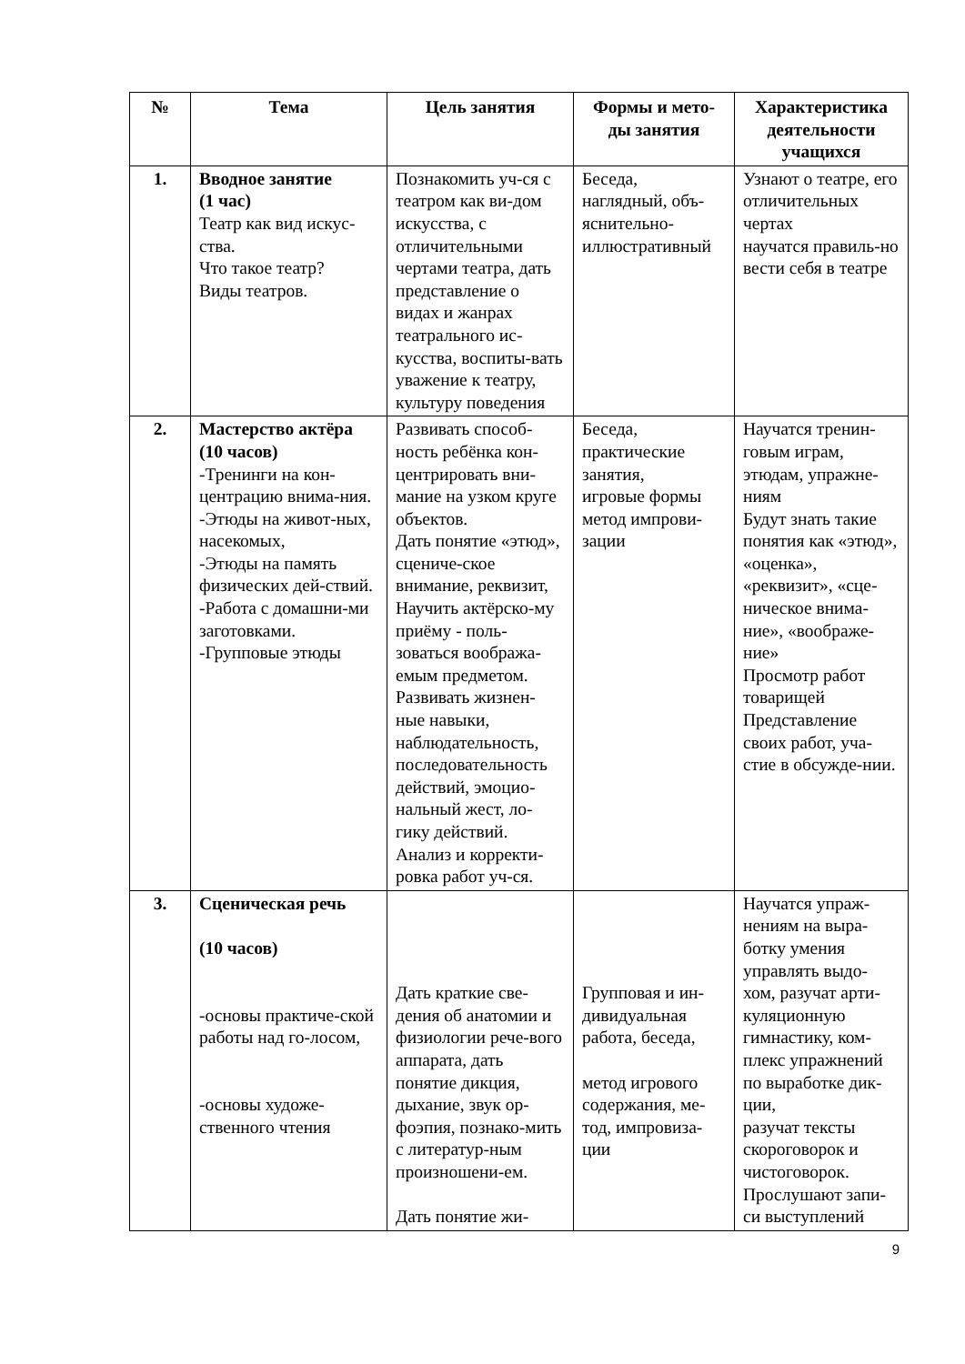| № | Тема | Цель занятия | Формы и мето-ды занятия | Характеристика деятельности учащихся |
| --- | --- | --- | --- | --- |
| 1. | Вводное занятие (1 час) Театр как вид искус-ства. Что такое театр? Виды театров. | Познакомить уч-ся с театром как ви-дом искусства, с отличительными чертами театра, дать представление о видах и жанрах театрального ис-кусства, воспиты-вать уважение к театру, культуру поведения | Беседа, наглядный, объ-яснительно-иллюстративный | Узнают о театре, его отличительных чертах научатся правиль-но вести себя в театре |
| 2. | Мастерство актёра (10 часов) -Тренинги на кон-центрацию внима-ния. -Этюды на живот-ных, насекомых, -Этюды на память физических дей-ствий. -Работа с домашни-ми заготовками. -Групповые этюды | Развивать способ-ность ребёнка кон-центрировать вни-мание на узком круге объектов. Дать понятие «этюд», сцениче-ское внимание, реквизит, Научить актёрско-му приёму - поль-зоваться вообража-емым предметом. Развивать жизнен-ные навыки, наблюдательность, последовательность действий, эмоцио-нальный жест, ло-гику действий. Анализ и корректи-ровка работ уч-ся. | Беседа, практические занятия, игровые формы метод импрови-зации | Научатся тренин-говым играм, этюдам, упражне-ниям Будут знать такие понятия как «этюд», «оценка», «реквизит», «сце-ническое внима-ние», «воображе-ние» Просмотр работ товарищей Представление своих работ, уча-стие в обсужде-нии. |
| 3. | Сценическая речь (10 часов) -основы практиче-ской работы над го-лосом, -основы художе-ственного чтения | Дать краткие све-дения об анатомии и физиологии рече-вого аппарата, дать понятие дикция, дыхание, звук ор-фоэпия, познако-мить с литератур-ным произношени-ем. Дать понятие жи- | Групповая и ин-дивидуальная работа, беседа, метод игрового содержания, ме-тод, импровиза-ции | Научатся упраж-нениям на выра-ботку умения управлять выдо-хом, разучат арти-куляционную гимнастику, ком-плекс упражнений по выработке дик-ции, разучат тексты скороговорок и чистоговорок. Прослушают запи-си выступлений |
9